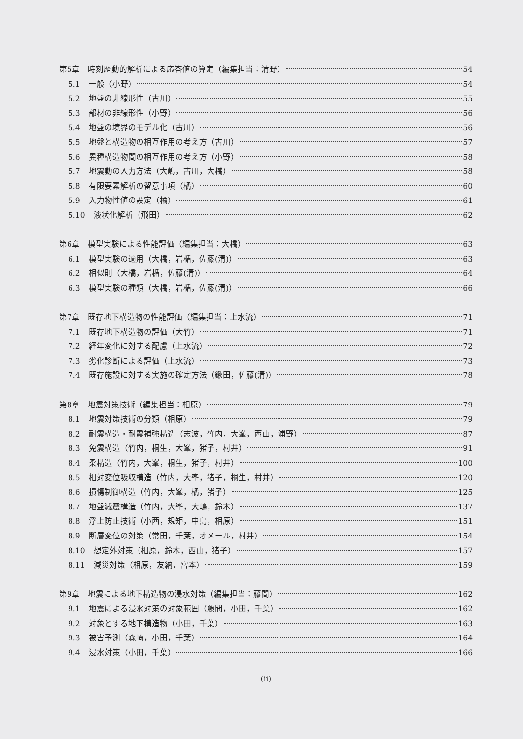第5章　時刻歴動的解析による応答値の算定（編集担当：清野） 54
5.1 一般（小野） 54
5.2 地盤の非線形性（古川） 55
5.3 部材の非線形性（小野） 56
5.4 地盤の境界のモデル化（古川） 56
5.5 地盤と構造物の相互作用の考え方（古川） 57
5.6 異種構造物間の相互作用の考え方（小野） 58
5.7 地震動の入力方法（大嶋，古川，大橋） 58
5.8 有限要素解析の留意事項（橘） 60
5.9 入力物性値の設定（橘） 61
5.10 液状化解析（飛田） 62
第6章　模型実験による性能評価（編集担当：大橋） 63
6.1 模型実験の適用（大橋，岩楯，佐藤(清)） 63
6.2 相似則（大橋，岩楯，佐藤(清)） 64
6.3 模型実験の種類（大橋，岩楯，佐藤(清)） 66
第7章　既存地下構造物の性能評価（編集担当：上水流） 71
7.1 既存地下構造物の評価（大竹） 71
7.2 経年変化に対する配慮（上水流） 72
7.3 劣化診断による評価（上水流） 73
7.4 既存施設に対する実施の確定方法（鍬田，佐藤(清)） 78
第8章　地震対策技術（編集担当：相原） 79
8.1 地震対策技術の分類（相原） 79
8.2 耐震構造・耐震補強構造（志波，竹内，大峯，西山，浦野） 87
8.3 免震構造（竹内，桐生，大峯，猪子，村井） 91
8.4 柔構造（竹内，大峯，桐生，猪子，村井） 100
8.5 相対変位吸収構造（竹内，大峯，猪子，桐生，村井） 120
8.6 損傷制御構造（竹内，大峯，橘，猪子） 125
8.7 地盤減震構造（竹内，大峯，大嶋，鈴木） 137
8.8 浮上防止技術（小西，規矩，中島，相原） 151
8.9 断層変位の対策（常田，千葉，オメール，村井） 154
8.10 想定外対策（相原，鈴木，西山，猪子） 157
8.11 減災対策（相原，友納，宮本） 159
第9章　地震による地下構造物の浸水対策（編集担当：藤間） 162
9.1 地震による浸水対策の対象範囲（藤間，小田，千葉） 162
9.2 対象とする地下構造物（小田，千葉） 163
9.3 被害予測（森崎，小田，千葉） 164
9.4 浸水対策（小田，千葉） 166
(ii)